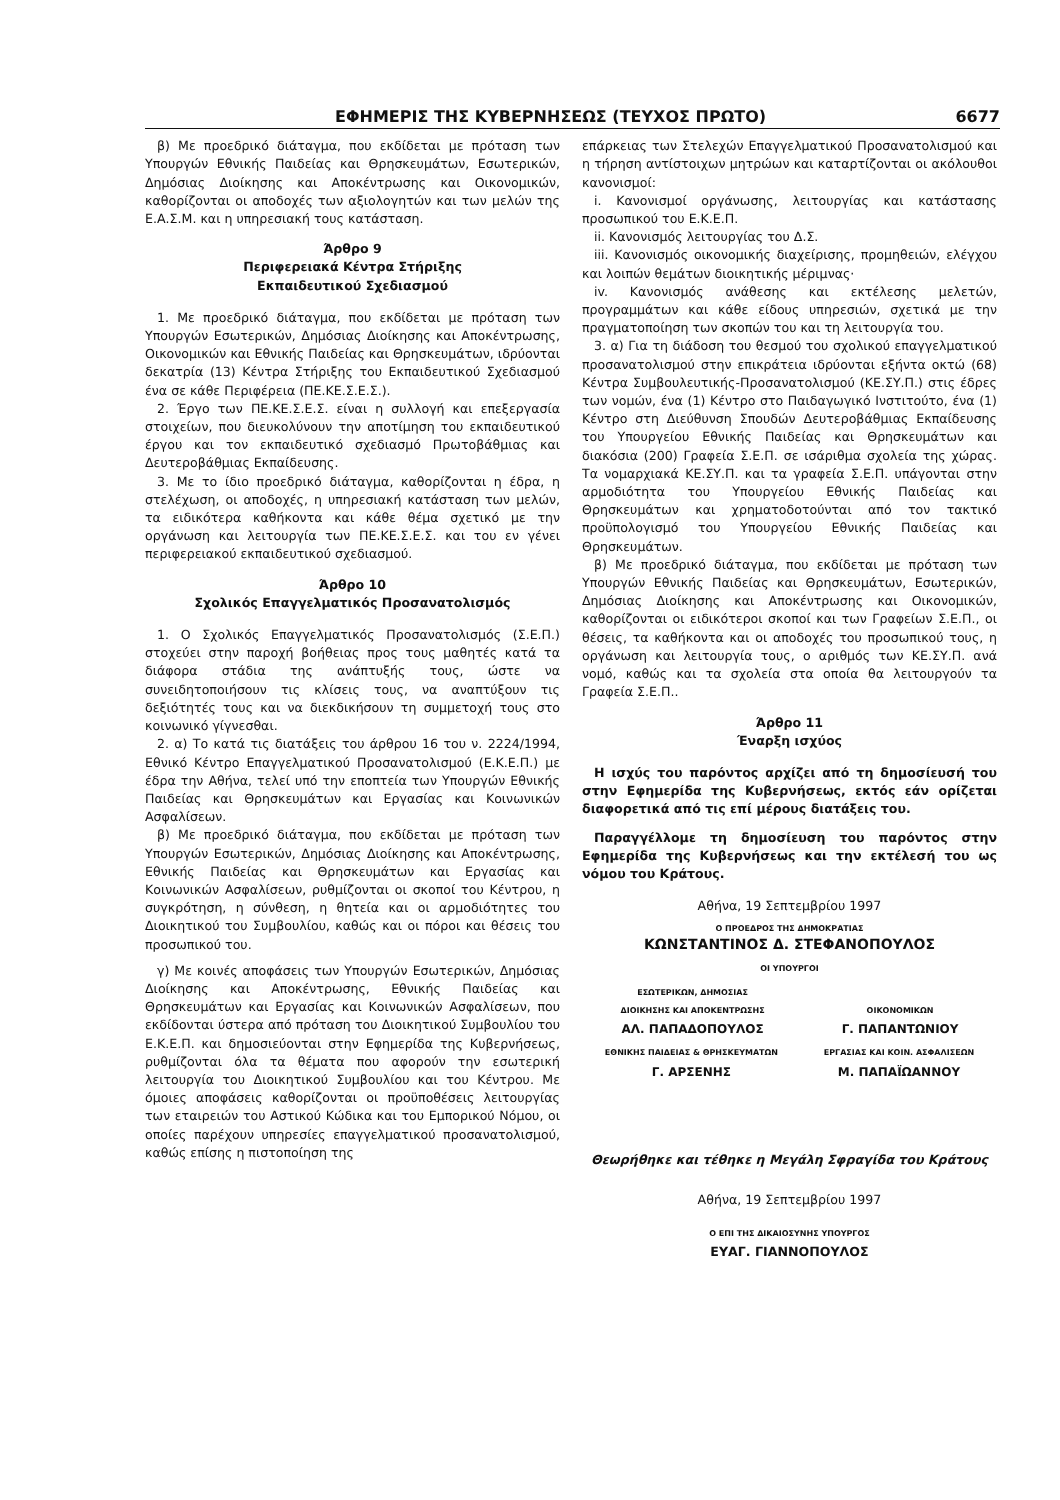ΕΦΗΜΕΡΙΣ ΤΗΣ ΚΥΒΕΡΝΗΣΕΩΣ (ΤΕΥΧΟΣ ΠΡΩΤΟ) 6677
β) Με προεδρικό διάταγμα, που εκδίδεται με πρόταση των Υπουργών Εθνικής Παιδείας και Θρησκευμάτων, Εσωτερικών, Δημόσιας Διοίκησης και Αποκέντρωσης και Οικονομικών, καθορίζονται οι αποδοχές των αξιολογητών και των μελών της Ε.Α.Σ.Μ. και η υπηρεσιακή τους κατάσταση.
Άρθρο 9
Περιφερειακά Κέντρα Στήριξης
Εκπαιδευτικού Σχεδιασμού
1. Με προεδρικό διάταγμα, που εκδίδεται με πρόταση των Υπουργών Εσωτερικών, Δημόσιας Διοίκησης και Αποκέντρωσης, Οικονομικών και Εθνικής Παιδείας και Θρησκευμάτων, ιδρύονται δεκατρία (13) Κέντρα Στήριξης του Εκπαιδευτικού Σχεδιασμού ένα σε κάθε Περιφέρεια (ΠΕ.ΚΕ.Σ.Ε.Σ.).
2. Έργο των ΠΕ.ΚΕ.Σ.Ε.Σ. είναι η συλλογή και επεξεργασία στοιχείων, που διευκολύνουν την αποτίμηση του εκπαιδευτικού έργου και τον εκπαιδευτικό σχεδιασμό Πρωτοβάθμιας και Δευτεροβάθμιας Εκπαίδευσης.
3. Με το ίδιο προεδρικό διάταγμα, καθορίζονται η έδρα, η στελέχωση, οι αποδοχές, η υπηρεσιακή κατάσταση των μελών, τα ειδικότερα καθήκοντα και κάθε θέμα σχετικό με την οργάνωση και λειτουργία των ΠΕ.ΚΕ.Σ.Ε.Σ. και του εν γένει περιφερειακού εκπαιδευτικού σχεδιασμού.
Άρθρο 10
Σχολικός Επαγγελματικός Προσανατολισμός
1. Ο Σχολικός Επαγγελματικός Προσανατολισμός (Σ.Ε.Π.) στοχεύει στην παροχή βοήθειας προς τους μαθητές κατά τα διάφορα στάδια της ανάπτυξής τους, ώστε να συνειδητοποιήσουν τις κλίσεις τους, να αναπτύξουν τις δεξιότητές τους και να διεκδικήσουν τη συμμετοχή τους στο κοινωνικό γίγνεσθαι.
2. α) Το κατά τις διατάξεις του άρθρου 16 του ν. 2224/1994, Εθνικό Κέντρο Επαγγελματικού Προσανατολισμού (Ε.Κ.Ε.Π.) με έδρα την Αθήνα, τελεί υπό την εποπτεία των Υπουργών Εθνικής Παιδείας και Θρησκευμάτων και Εργασίας και Κοινωνικών Ασφαλίσεων.
β) Με προεδρικό διάταγμα, που εκδίδεται με πρόταση των Υπουργών Εσωτερικών, Δημόσιας Διοίκησης και Αποκέντρωσης, Εθνικής Παιδείας και Θρησκευμάτων και Εργασίας και Κοινωνικών Ασφαλίσεων, ρυθμίζονται οι σκοποί του Κέντρου, η συγκρότηση, η σύνθεση, η θητεία και οι αρμοδιότητες του Διοικητικού του Συμβουλίου, καθώς και οι πόροι και θέσεις του προσωπικού του.
γ) Με κοινές αποφάσεις των Υπουργών Εσωτερικών, Δημόσιας Διοίκησης και Αποκέντρωσης, Εθνικής Παιδείας και Θρησκευμάτων και Εργασίας και Κοινωνικών Ασφαλίσεων, που εκδίδονται ύστερα από πρόταση του Διοικητικού Συμβουλίου του Ε.Κ.Ε.Π. και δημοσιεύονται στην Εφημερίδα της Κυβερνήσεως, ρυθμίζονται όλα τα θέματα που αφορούν την εσωτερική λειτουργία του Διοικητικού Συμβουλίου και του Κέντρου. Με όμοιες αποφάσεις καθορίζονται οι προϋποθέσεις λειτουργίας των εταιρειών του Αστικού Κώδικα και του Εμπορικού Νόμου, οι οποίες παρέχουν υπηρεσίες επαγγελματικού προσανατολισμού, καθώς επίσης η πιστοποίηση της
επάρκειας των Στελεχών Επαγγελματικού Προσανατολισμού και η τήρηση αντίστοιχων μητρώων και καταρτίζονται οι ακόλουθοι κανονισμοί:
i. Κανονισμοί οργάνωσης, λειτουργίας και κατάστασης προσωπικού του Ε.Κ.Ε.Π.
ii. Κανονισμός λειτουργίας του Δ.Σ.
iii. Κανονισμός οικονομικής διαχείρισης, προμηθειών, ελέγχου και λοιπών θεμάτων διοικητικής μέριμνας·
iv. Κανονισμός ανάθεσης και εκτέλεσης μελετών, προγραμμάτων και κάθε είδους υπηρεσιών, σχετικά με την πραγματοποίηση των σκοπών του και τη λειτουργία του.
3. α) Για τη διάδοση του θεσμού του σχολικού επαγγελματικού προσανατολισμού στην επικράτεια ιδρύονται εξήντα οκτώ (68) Κέντρα Συμβουλευτικής-Προσανατολισμού (ΚΕ.ΣΥ.Π.) στις έδρες των νομών, ένα (1) Κέντρο στο Παιδαγωγικό Ινστιτούτο, ένα (1) Κέντρο στη Διεύθυνση Σπουδών Δευτεροβάθμιας Εκπαίδευσης του Υπουργείου Εθνικής Παιδείας και Θρησκευμάτων και διακόσια (200) Γραφεία Σ.Ε.Π. σε ισάριθμα σχολεία της χώρας. Τα νομαρχιακά ΚΕ.ΣΥ.Π. και τα γραφεία Σ.Ε.Π. υπάγονται στην αρμοδιότητα του Υπουργείου Εθνικής Παιδείας και Θρησκευμάτων και χρηματοδοτούνται από τον τακτικό προϋπολογισμό του Υπουργείου Εθνικής Παιδείας και Θρησκευμάτων.
β) Με προεδρικό διάταγμα, που εκδίδεται με πρόταση των Υπουργών Εθνικής Παιδείας και Θρησκευμάτων, Εσωτερικών, Δημόσιας Διοίκησης και Αποκέντρωσης και Οικονομικών, καθορίζονται οι ειδικότεροι σκοποί και των Γραφείων Σ.Ε.Π., οι θέσεις, τα καθήκοντα και οι αποδοχές του προσωπικού τους, η οργάνωση και λειτουργία τους, ο αριθμός των ΚΕ.ΣΥ.Π. ανά νομό, καθώς και τα σχολεία στα οποία θα λειτουργούν τα Γραφεία Σ.Ε.Π..
Άρθρο 11
Έναρξη ισχύος
Η ισχύς του παρόντος αρχίζει από τη δημοσίευσή του στην Εφημερίδα της Κυβερνήσεως, εκτός εάν ορίζεται διαφορετικά από τις επί μέρους διατάξεις του.
Παραγγέλλομε τη δημοσίευση του παρόντος στην Εφημερίδα της Κυβερνήσεως και την εκτέλεσή του ως νόμου του Κράτους.
Αθήνα, 19 Σεπτεμβρίου 1997
Ο ΠΡΟΕΔΡΟΣ ΤΗΣ ΔΗΜΟΚΡΑΤΙΑΣ
ΚΩΝΣΤΑΝΤΙΝΟΣ Δ. ΣΤΕΦΑΝΟΠΟΥΛΟΣ
ΟΙ ΥΠΟΥΡΓΟΙ
ΕΣΩΤΕΡΙΚΩΝ, ΔΗΜΟΣΙΑΣ
ΔΙΟΙΚΗΣΗΣ ΚΑΙ ΑΠΟΚΕΝΤΡΩΣΗΣ
ΑΛ. ΠΑΠΑΔΟΠΟΥΛΟΣ
ΟΙΚΟΝΟΜΙΚΩΝ
Γ. ΠΑΠΑΝΤΩΝΙΟΥ
ΕΘΝΙΚΗΣ ΠΑΙΔΕΙΑΣ & ΘΡΗΣΚΕΥΜΑΤΩΝ
Γ. ΑΡΣΕΝΗΣ
ΕΡΓΑΣΙΑΣ ΚΑΙ ΚΟΙΝ. ΑΣΦΑΛΙΣΕΩΝ
Μ. ΠΑΠΑΪΩΑΝΝΟΥ
Θεωρήθηκε και τέθηκε η Μεγάλη Σφραγίδα του Κράτους
Αθήνα, 19 Σεπτεμβρίου 1997
Ο ΕΠΙ ΤΗΣ ΔΙΚΑΙΟΣΥΝΗΣ ΥΠΟΥΡΓΟΣ
ΕΥΑΓ. ΓΙΑΝΝΟΠΟΥΛΟΣ